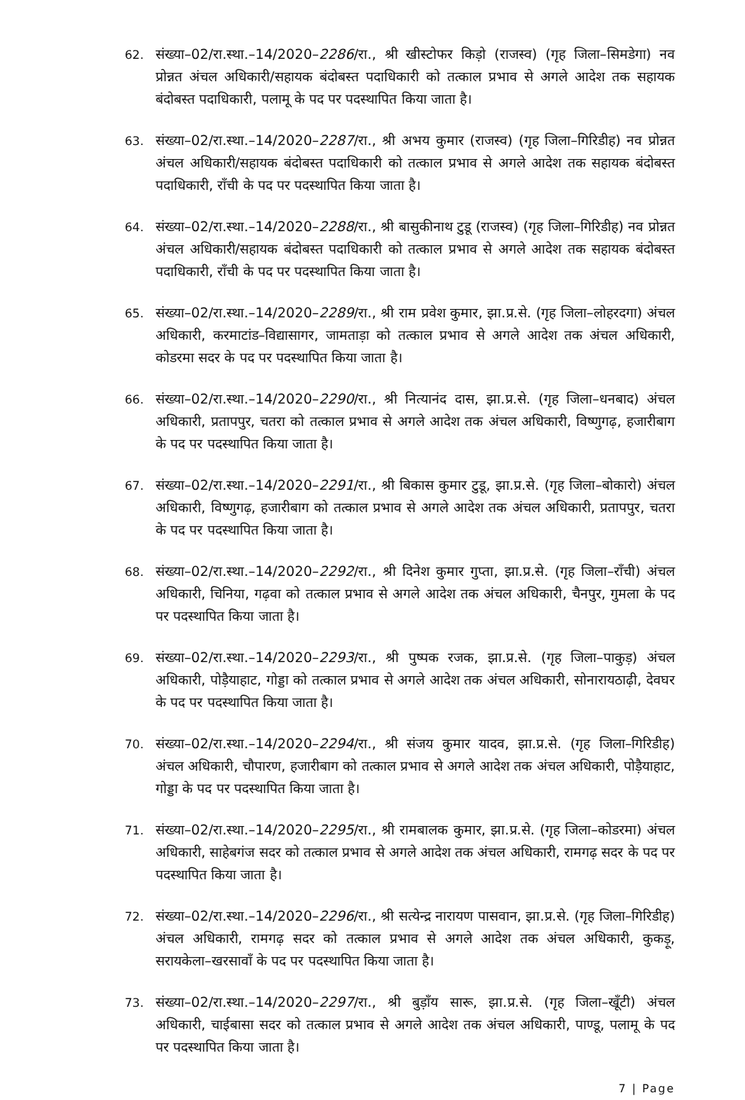62. संख्या–02/रा.स्था.–14/2020–2286/रा., श्री खीस्टोफर किड़ो (राजस्व) (गृह जिला–सिमडेगा) नव प्रोन्नत अंचल अधिकारी/सहायक बंदोबस्त पदाधिकारी को तत्काल प्रभाव से अगले आदेश तक सहायक बंदोबस्त पदाधिकारी, पलामू के पद पर पदस्थापित किया जाता है।
63. संख्या–02/रा.स्था.–14/2020–2287/रा., श्री अभय कुमार (राजस्व) (गृह जिला–गिरिडीह) नव प्रोन्नत अंचल अधिकारी/सहायक बंदोबस्त पदाधिकारी को तत्काल प्रभाव से अगले आदेश तक सहायक बंदोबस्त पदाधिकारी, राँची के पद पर पदस्थापित किया जाता है।
64. संख्या–02/रा.स्था.–14/2020–2288/रा., श्री बासुकीनाथ टुडू (राजस्व) (गृह जिला–गिरिडीह) नव प्रोन्नत अंचल अधिकारी/सहायक बंदोबस्त पदाधिकारी को तत्काल प्रभाव से अगले आदेश तक सहायक बंदोबस्त पदाधिकारी, राँची के पद पर पदस्थापित किया जाता है।
65. संख्या–02/रा.स्था.–14/2020–2289/रा., श्री राम प्रवेश कुमार, झा.प्र.से. (गृह जिला–लोहरदगा) अंचल अधिकारी, करमाटांड–विद्यासागर, जामताड़ा को तत्काल प्रभाव से अगले आदेश तक अंचल अधिकारी, कोडरमा सदर के पद पर पदस्थापित किया जाता है।
66. संख्या–02/रा.स्था.–14/2020–2290/रा., श्री नित्यानंद दास, झा.प्र.से. (गृह जिला–धनबाद) अंचल अधिकारी, प्रतापपुर, चतरा को तत्काल प्रभाव से अगले आदेश तक अंचल अधिकारी, विष्णुगढ़, हजारीबाग के पद पर पदस्थापित किया जाता है।
67. संख्या–02/रा.स्था.–14/2020–2291/रा., श्री बिकास कुमार टुडू, झा.प्र.से. (गृह जिला–बोकारो) अंचल अधिकारी, विष्णुगढ़, हजारीबाग को तत्काल प्रभाव से अगले आदेश तक अंचल अधिकारी, प्रतापपुर, चतरा के पद पर पदस्थापित किया जाता है।
68. संख्या–02/रा.स्था.–14/2020–2292/रा., श्री दिनेश कुमार गुप्ता, झा.प्र.से. (गृह जिला–राँची) अंचल अधिकारी, चिनिया, गढ़वा को तत्काल प्रभाव से अगले आदेश तक अंचल अधिकारी, चैनपुर, गुमला के पद पर पदस्थापित किया जाता है।
69. संख्या–02/रा.स्था.–14/2020–2293/रा., श्री पुष्पक रजक, झा.प्र.से. (गृह जिला–पाकुड़) अंचल अधिकारी, पोड़ैयाहाट, गोड्डा को तत्काल प्रभाव से अगले आदेश तक अंचल अधिकारी, सोनारायठाढ़ी, देवघर के पद पर पदस्थापित किया जाता है।
70. संख्या–02/रा.स्था.–14/2020–2294/रा., श्री संजय कुमार यादव, झा.प्र.से. (गृह जिला–गिरिडीह) अंचल अधिकारी, चौपारण, हजारीबाग को तत्काल प्रभाव से अगले आदेश तक अंचल अधिकारी, पोड़ैयाहाट, गोड्डा के पद पर पदस्थापित किया जाता है।
71. संख्या–02/रा.स्था.–14/2020–2295/रा., श्री रामबालक कुमार, झा.प्र.से. (गृह जिला–कोडरमा) अंचल अधिकारी, साहेबगंज सदर को तत्काल प्रभाव से अगले आदेश तक अंचल अधिकारी, रामगढ़ सदर के पद पर पदस्थापित किया जाता है।
72. संख्या–02/रा.स्था.–14/2020–2296/रा., श्री सत्येन्द्र नारायण पासवान, झा.प्र.से. (गृह जिला–गिरिडीह) अंचल अधिकारी, रामगढ़ सदर को तत्काल प्रभाव से अगले आदेश तक अंचल अधिकारी, कुकड़ू, सरायकेला–खरसावाँ के पद पर पदस्थापित किया जाता है।
73. संख्या–02/रा.स्था.–14/2020–2297/रा., श्री बुड़ाँय सारू, झा.प्र.से. (गृह जिला–खूँटी) अंचल अधिकारी, चाईबासा सदर को तत्काल प्रभाव से अगले आदेश तक अंचल अधिकारी, पाण्डू, पलामू के पद पर पदस्थापित किया जाता है।
7 | Page